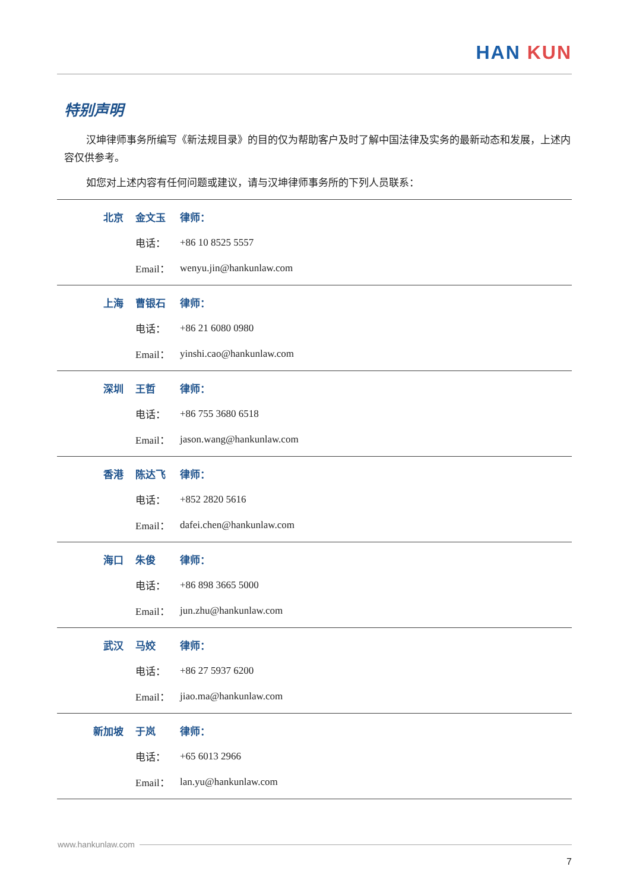HAN KUN
特别声明
汉坤律师事务所编写《新法规目录》的目的仅为帮助客户及时了解中国法律及实务的最新动态和发展，上述内容仅供参考。
如您对上述内容有任何问题或建议，请与汉坤律师事务所的下列人员联系：
| 北京 | 金文玉 | 律师： |
| | 电话： | +86 10 8525 5557 |
| | Email： | wenyu.jin@hankunlaw.com |
| 上海 | 曹银石 | 律师： |
| | 电话： | +86 21 6080 0980 |
| | Email： | yinshi.cao@hankunlaw.com |
| 深圳 | 王哲 | 律师： |
| | 电话： | +86 755 3680 6518 |
| | Email： | jason.wang@hankunlaw.com |
| 香港 | 陈达飞 | 律师： |
| | 电话： | +852 2820 5616 |
| | Email： | dafei.chen@hankunlaw.com |
| 海口 | 朱俊 | 律师： |
| | 电话： | +86 898 3665 5000 |
| | Email： | jun.zhu@hankunlaw.com |
| 武汉 | 马姣 | 律师： |
| | 电话： | +86 27 5937 6200 |
| | Email： | jiao.ma@hankunlaw.com |
| 新加坡 | 于岚 | 律师： |
| | 电话： | +65 6013 2966 |
| | Email： | lan.yu@hankunlaw.com |
www.hankunlaw.com
7